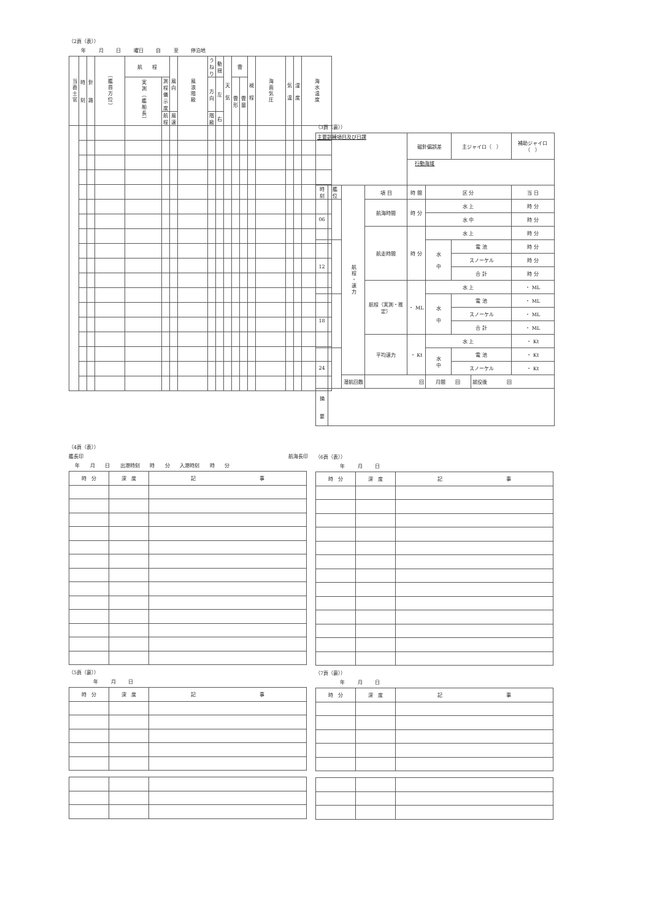（2頁（表））
年 月 日 曜日 自 至 停泊地
| 当直士官 | 時 刻 | 針 路 | （艦首方位） | 航 程 | | 風向 | 風浪階級 | うねり | 動揺 | 天 気 | 雲 | | 視 程 | 海面気圧 | 気 温 | 湿 度 | 海水温度 |
| --- | --- | --- | --- | --- | --- | --- | --- | --- | --- | --- | --- | --- | --- | --- | --- | --- | --- |
| | | | | 実測（艦船長） | 測程儀示度 | | | 方向 | 左 | | 雲 形 | 雲 量 | | | | | |
| | | | | | 航程 | 風速 | | 階級 | 右 | | | | | | | | |
（3頁（裏））
| 主要訓練項目及び日課 | | | | 磁針偏誤差 | | 主ジャイロ（ ） | | 補助ジャイロ（ ） |
| | | | | 行動海域 | | | | |
| 時刻 | 艦 位 | 航程・速力 | 項 目 | 時 間 | 区 分 | | | 当 日 |
| 06 | | | 航海時間 | 時 分 | 水 上 | | | 時 分 |
| | | | | | 水 中 | | | 時 分 |
| | | | 航走時間 | 時 分 | 水 上 | | | 時 分 |
| 12 | | | | | 水 中 | 電 池 | | 時 分 |
| | | | | | | スノーケル | | 時 分 |
| | | | | | | 合 計 | | 時 分 |
| | | | 航程（実測・推定） | ・ ML | 水 上 | | | ・ ML |
| 18 | | | | | 水 中 | 電 池 | | ・ ML |
| | | | | | | スノーケル | | ・ ML |
| | | | | | | 合 計 | | ・ ML |
| | | | 平均速力 | ・ Kt | 水 上 | | | ・ Kt |
| 24 | | | | | 水 中 | 電 池 | | ・ Kt |
| | | | | | | スノーケル | | ・ Kt |
| | | 潜航回数 | 回 | | 月間 回 | | 就役後 回 | |
| 摘 要 | | | | | | | | |
（4頁（表））
艦長印 航海長印
年 月 日 出港時刻 時 分 入港時刻 時 分
| 時 分 | 深 度 | 記 事 |
（5頁（裏））
年 月 日
| 時 分 | 深 度 | 記 事 |
（6頁（表））
年 月 日
| 時 分 | 深 度 | 記 事 |
（7頁（裏））
年 月 日
| 時 分 | 深 度 | 記 事 |